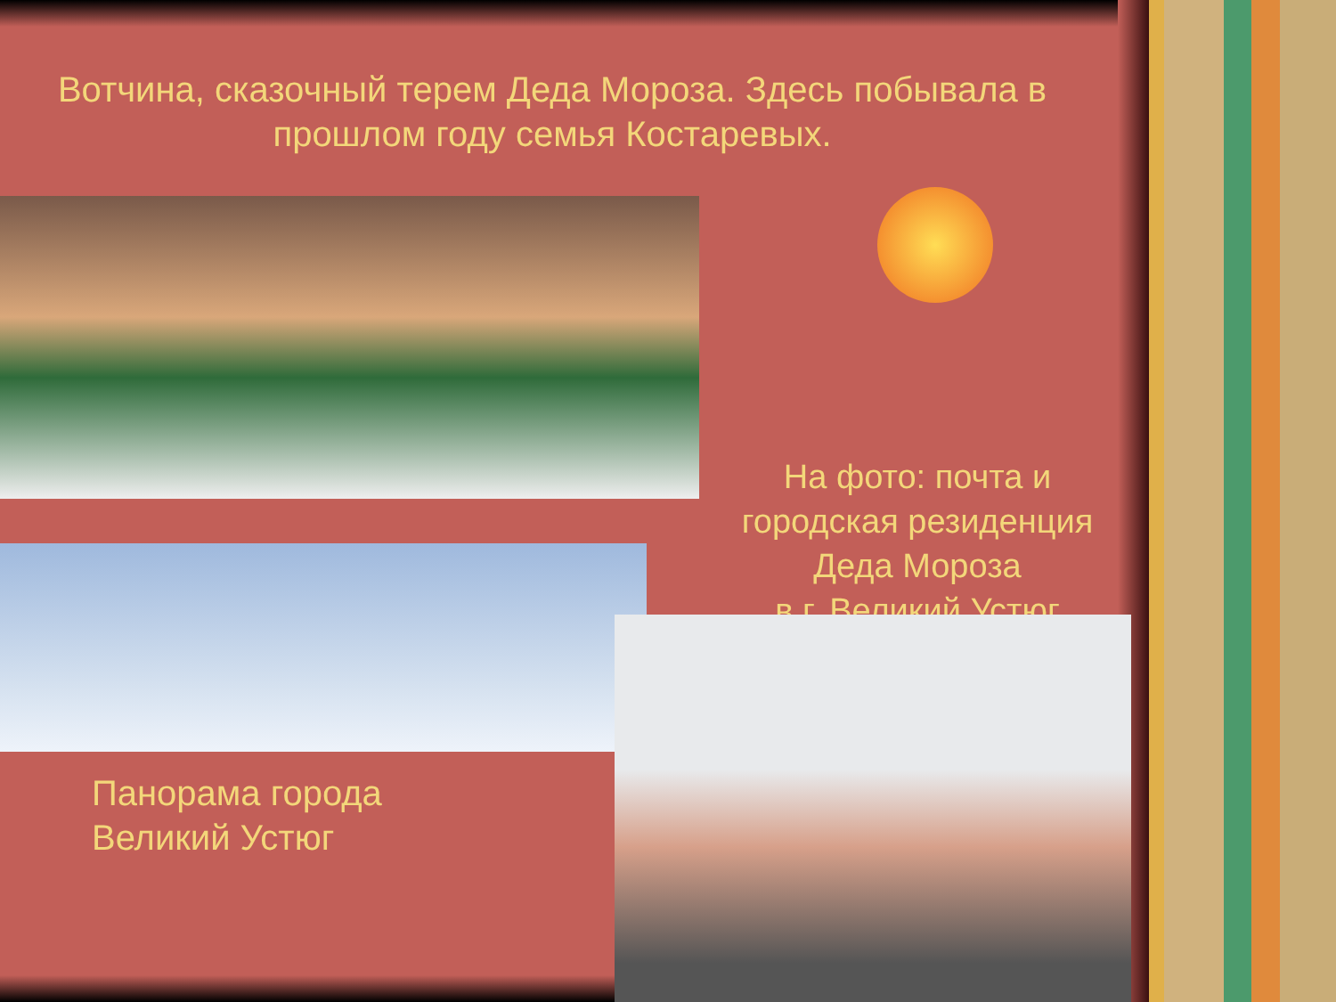Вотчина, сказочный терем Деда Мороза. Здесь побывала в прошлом году семья Костаревых.
На фото: почта и городская резиденция Деда Мороза
в г. Великий Устюг
Панорама города
Великий Устюг